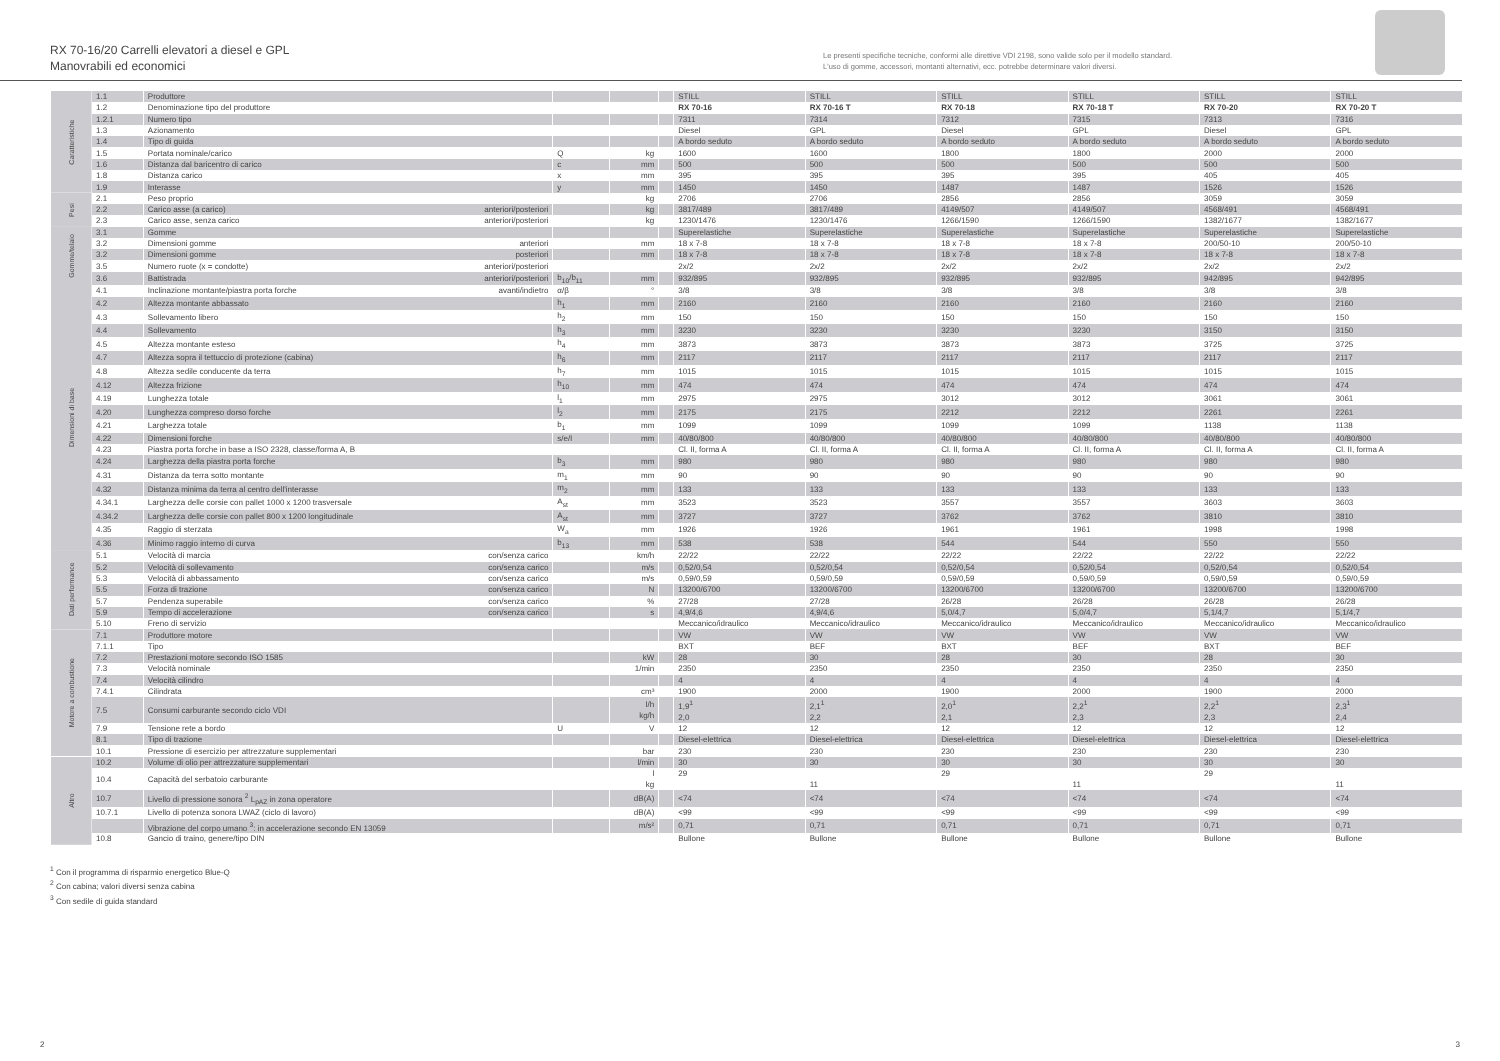RX 70-16/20 Carrelli elevatori a diesel e GPL
Manovrabili ed economici
Le presenti specifiche tecniche, conformi alle direttive VDI 2198, sono valide solo per il modello standard.
L'uso di gomme, accessori, montanti alternativi, ecc. potrebbe determinare valori diversi.
| Caratteristiche | 1.1 | Produttore | | | | STILL | STILL | STILL | STILL | STILL | STILL |
| | 1.2 | Denominazione tipo del produttore | | | | RX 70-16 | RX 70-16 T | RX 70-18 | RX 70-18 T | RX 70-20 | RX 70-20 T |
| | 1.2.1 | Numero tipo | | | | 7311 | 7314 | 7312 | 7315 | 7313 | 7316 |
| | 1.3 | Azionamento | | | | Diesel | GPL | Diesel | GPL | Diesel | GPL |
| | 1.4 | Tipo di guida | | | | A bordo seduto | A bordo seduto | A bordo seduto | A bordo seduto | A bordo seduto | A bordo seduto |
| | 1.5 | Portata nominale/carico | Q | kg | | 1600 | 1600 | 1800 | 1800 | 2000 | 2000 |
| | 1.6 | Distanza dal baricentro di carico | c | mm | | 500 | 500 | 500 | 500 | 500 | 500 |
| | 1.8 | Distanza carico | x | mm | | 395 | 395 | 395 | 395 | 405 | 405 |
| | 1.9 | Interasse | y | mm | | 1450 | 1450 | 1487 | 1487 | 1526 | 1526 |
| Pesi | 2.1 | Peso proprio | | kg | | 2706 | 2706 | 2856 | 2856 | 3059 | 3059 |
| | 2.2 | Carico asse (a carico) anteriori/posteriori | | kg | | 3817/489 | 3817/489 | 4149/507 | 4149/507 | 4568/491 | 4568/491 |
| | 2.3 | Carico asse, senza carico anteriori/posteriori | | kg | | 1230/1476 | 1230/1476 | 1266/1590 | 1266/1590 | 1382/1677 | 1382/1677 |
| Gomme/telaio | 3.1 | Gomme | | | | Superelastiche | Superelastiche | Superelastiche | Superelastiche | Superelastiche | Superelastiche |
| | 3.2 | Dimensioni gomme anteriori | | mm | | 18 x 7-8 | 18 x 7-8 | 18 x 7-8 | 18 x 7-8 | 200/50-10 | 200/50-10 |
| | 3.2 | Dimensioni gomme posteriori | | mm | | 18 x 7-8 | 18 x 7-8 | 18 x 7-8 | 18 x 7-8 | 18 x 7-8 | 18 x 7-8 |
| | 3.5 | Numero ruote (x = condotte) anteriori/posteriori | | | | 2x/2 | 2x/2 | 2x/2 | 2x/2 | 2x/2 | 2x/2 |
| | 3.6 | Battistrada anteriori/posteriori | b<sub>10</sub>/b<sub>11</sub> | mm | | 932/895 | 932/895 | 932/895 | 932/895 | 942/895 | 942/895 |
| Dimensioni di base | 4.1 | Inclinazione montante/piastra porta forche avanti/indietro | α/β | ° | | 3/8 | 3/8 | 3/8 | 3/8 | 3/8 | 3/8 |
| | 4.2 | Altezza montante abbassato | h<sub>1</sub> | mm | | 2160 | 2160 | 2160 | 2160 | 2160 | 2160 |
| | 4.3 | Sollevamento libero | h<sub>2</sub> | mm | | 150 | 150 | 150 | 150 | 150 | 150 |
| | 4.4 | Sollevamento | h<sub>3</sub> | mm | | 3230 | 3230 | 3230 | 3230 | 3150 | 3150 |
| | 4.5 | Altezza montante esteso | h<sub>4</sub> | mm | | 3873 | 3873 | 3873 | 3873 | 3725 | 3725 |
| | 4.7 | Altezza sopra il tettuccio di protezione (cabina) | h<sub>6</sub> | mm | | 2117 | 2117 | 2117 | 2117 | 2117 | 2117 |
| | 4.8 | Altezza sedile conducente da terra | h<sub>7</sub> | mm | | 1015 | 1015 | 1015 | 1015 | 1015 | 1015 |
| | 4.12 | Altezza frizione | h<sub>10</sub> | mm | | 474 | 474 | 474 | 474 | 474 | 474 |
| | 4.19 | Lunghezza totale | l<sub>1</sub> | mm | | 2975 | 2975 | 3012 | 3012 | 3061 | 3061 |
| | 4.20 | Lunghezza compreso dorso forche | l<sub>2</sub> | mm | | 2175 | 2175 | 2212 | 2212 | 2261 | 2261 |
| | 4.21 | Larghezza totale | b<sub>1</sub> | mm | | 1099 | 1099 | 1099 | 1099 | 1138 | 1138 |
| | 4.22 | Dimensioni forche | s/e/l | mm | | 40/80/800 | 40/80/800 | 40/80/800 | 40/80/800 | 40/80/800 | 40/80/800 |
| | 4.23 | Piastra porta forche in base a ISO 2328, classe/forma A, B | | | | Cl. II, forma A | Cl. II, forma A | Cl. II, forma A | Cl. II, forma A | Cl. II, forma A | Cl. II, forma A |
| | 4.24 | Larghezza della piastra porta forche | b<sub>3</sub> | mm | | 980 | 980 | 980 | 980 | 980 | 980 |
| | 4.31 | Distanza da terra sotto montante | m<sub>1</sub> | mm | | 90 | 90 | 90 | 90 | 90 | 90 |
| | 4.32 | Distanza minima da terra al centro dell'interasse | m<sub>2</sub> | mm | | 133 | 133 | 133 | 133 | 133 | 133 |
| | 4.34.1 | Larghezza delle corsie con pallet 1000 x 1200 trasversale | A<sub>st</sub> | mm | | 3523 | 3523 | 3557 | 3557 | 3603 | 3603 |
| | 4.34.2 | Larghezza delle corsie con pallet 800 x 1200 longitudinale | A<sub>st</sub> | mm | | 3727 | 3727 | 3762 | 3762 | 3810 | 3810 |
| | 4.35 | Raggio di sterzata | W<sub>a</sub> | mm | | 1926 | 1926 | 1961 | 1961 | 1998 | 1998 |
| | 4.36 | Minimo raggio interno di curva | b<sub>13</sub> | mm | | 538 | 538 | 544 | 544 | 550 | 550 |
| Dati performance | 5.1 | Velocità di marcia con/senza carico | | km/h | | 22/22 | 22/22 | 22/22 | 22/22 | 22/22 | 22/22 |
| | 5.2 | Velocità di sollevamento con/senza carico | | m/s | | 0,52/0,54 | 0,52/0,54 | 0,52/0,54 | 0,52/0,54 | 0,52/0,54 | 0,52/0,54 |
| | 5.3 | Velocità di abbassamento con/senza carico | | m/s | | 0,59/0,59 | 0,59/0,59 | 0,59/0,59 | 0,59/0,59 | 0,59/0,59 | 0,59/0,59 |
| | 5.5 | Forza di trazione con/senza carico | | N | | 13200/6700 | 13200/6700 | 13200/6700 | 13200/6700 | 13200/6700 | 13200/6700 |
| | 5.7 | Pendenza superabile con/senza carico | | % | | 27/28 | 27/28 | 26/28 | 26/28 | 26/28 | 26/28 |
| | 5.9 | Tempo di accelerazione con/senza carico | | s | | 4,9/4,6 | 4,9/4,6 | 5,0/4,7 | 5,0/4,7 | 5,1/4,7 | 5,1/4,7 |
| | 5.10 | Freno di servizio | | | | Meccanico/idraulico | Meccanico/idraulico | Meccanico/idraulico | Meccanico/idraulico | Meccanico/idraulico | Meccanico/idraulico |
| Motore a combustione | 7.1 | Produttore motore | | | | VW | VW | VW | VW | VW | VW |
| | 7.1.1 | Tipo | | | | BXT | BEF | BXT | BEF | BXT | BEF |
| | 7.2 | Prestazioni motore secondo ISO 1585 | | kW | | 28 | 30 | 28 | 30 | 28 | 30 |
| | 7.3 | Velocità nominale | | 1/min | | 2350 | 2350 | 2350 | 2350 | 2350 | 2350 |
| | 7.4 | Velocità cilindro | | | | 4 | 4 | 4 | 4 | 4 | 4 |
| | 7.4.1 | Cilindrata | | cm³ | | 1900 | 2000 | 1900 | 2000 | 1900 | 2000 |
| | 7.5 | Consumi carburante secondo ciclo VDI | | l/h kg/h | | 1,9<sup>1</sup> 2,0 | 2,1<sup>1</sup> 2,2 | 2,0<sup>1</sup> 2,1 | 2,2<sup>1</sup> 2,3 | 2,2<sup>1</sup> 2,3 | 2,3<sup>1</sup> 2,4 |
| | 7.9 | Tensione rete a bordo | U | V | | 12 | 12 | 12 | 12 | 12 | 12 |
| | 8.1 | Tipo di trazione | | | | Diesel-elettrica | Diesel-elettrica | Diesel-elettrica | Diesel-elettrica | Diesel-elettrica | Diesel-elettrica |
| | 10.1 | Pressione di esercizio per attrezzature supplementari | | bar | | 230 | 230 | 230 | 230 | 230 | 230 |
| Altro | 10.2 | Volume di olio per attrezzature supplementari | | l/min | | 30 | 30 | 30 | 30 | 30 | 30 |
| | 10.4 | Capacità del serbatoio carburante | | l kg | | 29 | 11 | 29 | 11 | 29 | 11 |
| | 10.7 | Livello di pressione sonora <sup>2</sup> L<sub>pAZ</sub> in zona operatore | | dB(A) | | <74 | <74 | <74 | <74 | <74 | <74 |
| | 10.7.1 | Livello di potenza sonora LWAZ (ciclo di lavoro) | | dB(A) | | <99 | <99 | <99 | <99 | <99 | <99 |
| | | Vibrazione del corpo umano <sup>3</sup>: in accelerazione secondo EN 13059 | | m/s² | | 0,71 | 0,71 | 0,71 | 0,71 | 0,71 | 0,71 |
| | 10.8 | Gancio di traino, genere/tipo DIN | | | | Bullone | Bullone | Bullone | Bullone | Bullone | Bullone |
<sup>1</sup> Con il programma di risparmio energetico Blue-Q
<sup>2</sup> Con cabina; valori diversi senza cabina
<sup>3</sup> Con sedile di guida standard
2 3